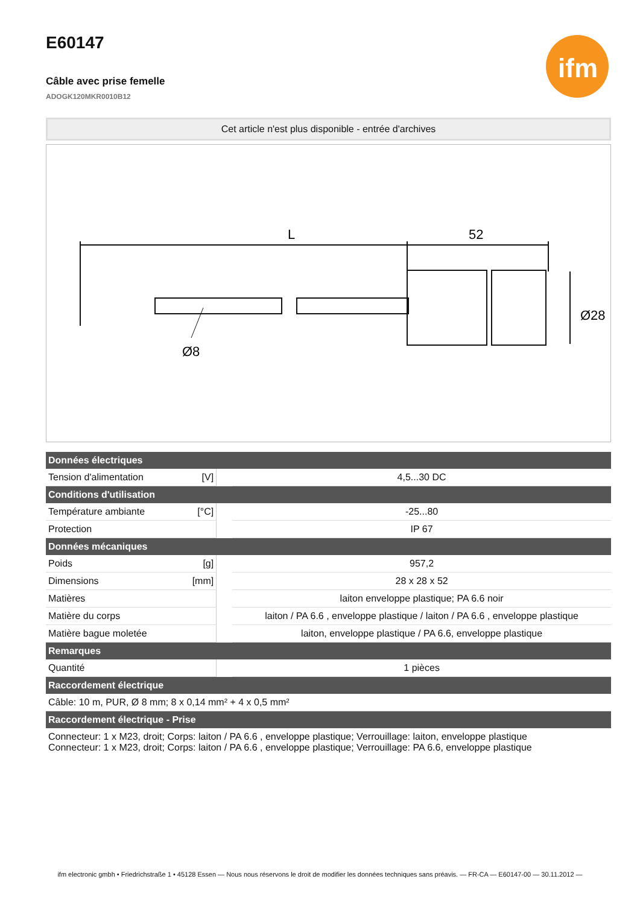ifm
E60147
Câble avec prise femelle
ADOGK120MKR0010B12
Cet article n'est plus disponible - entrée d'archives
L
52
Ø8
Ø28
| Données électriques | | | |
| --- | --- | --- | --- |
| Tension d'alimentation | [V] | | 4,5...30 DC |
| Conditions d'utilisation | | | |
| Température ambiante | [°C] | | -25...80 |
| Protection | | | IP 67 |
| Données mécaniques | | | |
| Poids | [g] | | 957,2 |
| Dimensions | [mm] | | 28 x 28 x 52 |
| Matières | | | laiton enveloppe plastique; PA 6.6 noir |
| Matière du corps | | | laiton / PA 6.6 , enveloppe plastique / laiton / PA 6.6 , enveloppe plastique |
| Matière bague moletée | | | laiton, enveloppe plastique / PA 6.6, enveloppe plastique |
| Remarques | | | |
| Quantité | | | 1 pièces |
| Raccordement électrique | | | |
| Câble: 10 m, PUR, Ø 8 mm; 8 x 0,14 mm² + 4 x 0,5 mm² | | | |
| Raccordement électrique - Prise | | | |
| Connecteur: 1 x M23, droit; Corps: laiton / PA 6.6 , enveloppe plastique; Verrouillage: laiton, enveloppe plastique Connecteur: 1 x M23, droit; Corps: laiton / PA 6.6 , enveloppe plastique; Verrouillage: PA 6.6, enveloppe plastique | | | |
ifm electronic gmbh • Friedrichstraße 1 • 45128 Essen — Nous nous réservons le droit de modifier les données techniques sans préavis. — FR-CA — E60147-00 — 30.11.2012 —